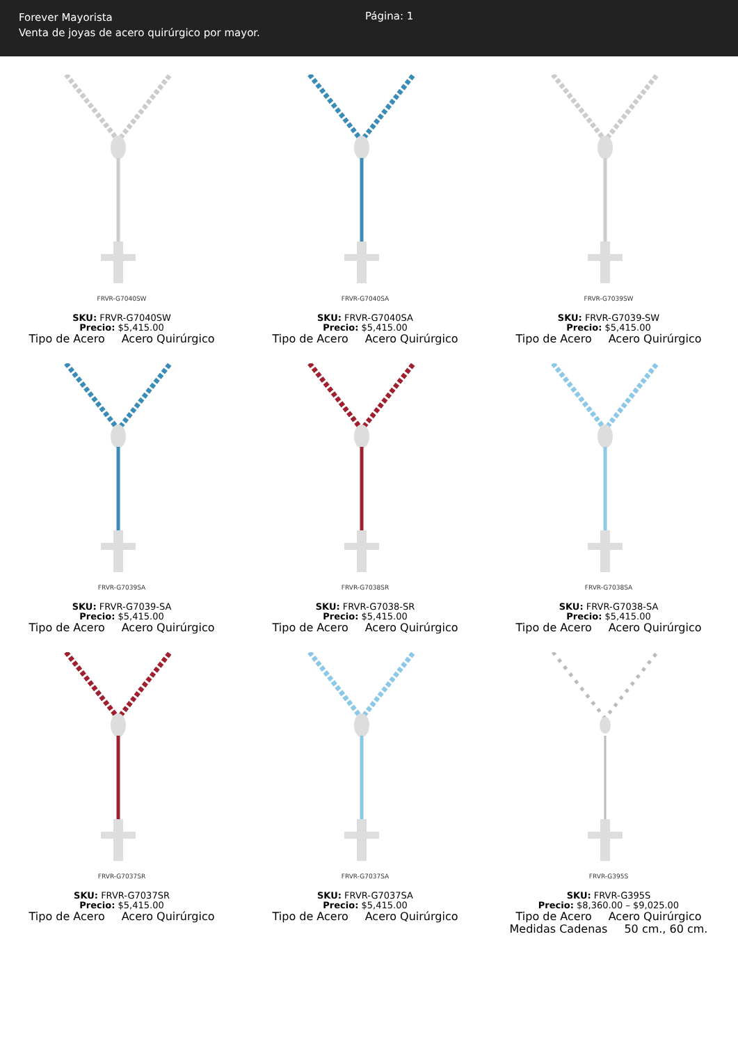Forever Mayorista
Venta de joyas de acero quirúrgico por mayor.
Página: 1
FRVR-G7040SW
SKU: FRVR-G7040SW
Precio: $5,415.00
Tipo de Acero Acero Quirúrgico
FRVR-G7040SA
SKU: FRVR-G7040SA
Precio: $5,415.00
Tipo de Acero Acero Quirúrgico
FRVR-G7039SW
SKU: FRVR-G7039-SW
Precio: $5,415.00
Tipo de Acero Acero Quirúrgico
FRVR-G7039SA
SKU: FRVR-G7039-SA
Precio: $5,415.00
Tipo de Acero Acero Quirúrgico
FRVR-G7038SR
SKU: FRVR-G7038-SR
Precio: $5,415.00
Tipo de Acero Acero Quirúrgico
FRVR-G7038SA
SKU: FRVR-G7038-SA
Precio: $5,415.00
Tipo de Acero Acero Quirúrgico
FRVR-G7037SR
SKU: FRVR-G7037SR
Precio: $5,415.00
Tipo de Acero Acero Quirúrgico
FRVR-G7037SA
SKU: FRVR-G7037SA
Precio: $5,415.00
Tipo de Acero Acero Quirúrgico
FRVR-G395S
SKU: FRVR-G395S
Precio: $8,360.00 – $9,025.00
Tipo de Acero Acero Quirúrgico
Medidas Cadenas 50 cm., 60 cm.